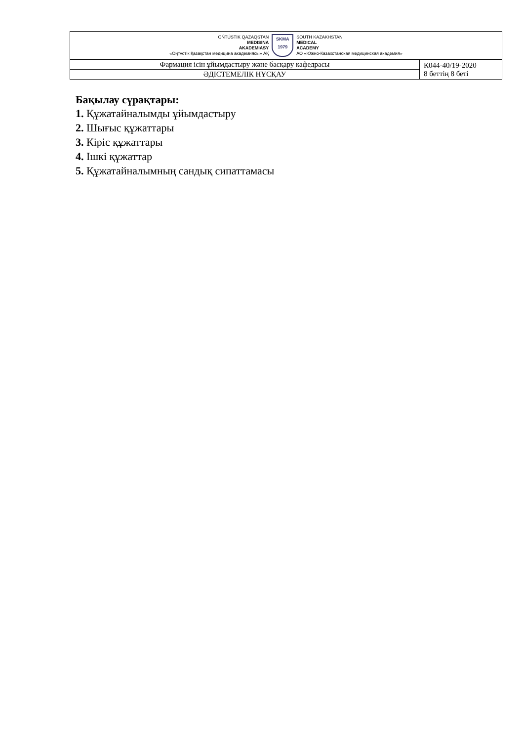| OŃTÚSTIK QAZAQSTAN MEDISINA AKADEMIASY «Оңтүстік Қазақстан медицина академиясы» АҚ SKMA 1979 SOUTH KAZAKHSTAN MEDICAL ACADEMY АО «Южно-Казахстанская медицинская академия» | |
| Фармация ісін ұйымдастыру және басқару кафедрасы | К044-40/19-2020 8 беттің 8 беті |
| ӘДІСТЕМЕЛІК НҰСҚАУ | |
Бақылау сұрақтары:
1. Құжатайналымды ұйымдастыру
2. Шығыс құжаттары
3. Кіріс құжаттары
4. Ішкі құжаттар
5. Құжатайналымның сандық сипаттамасы